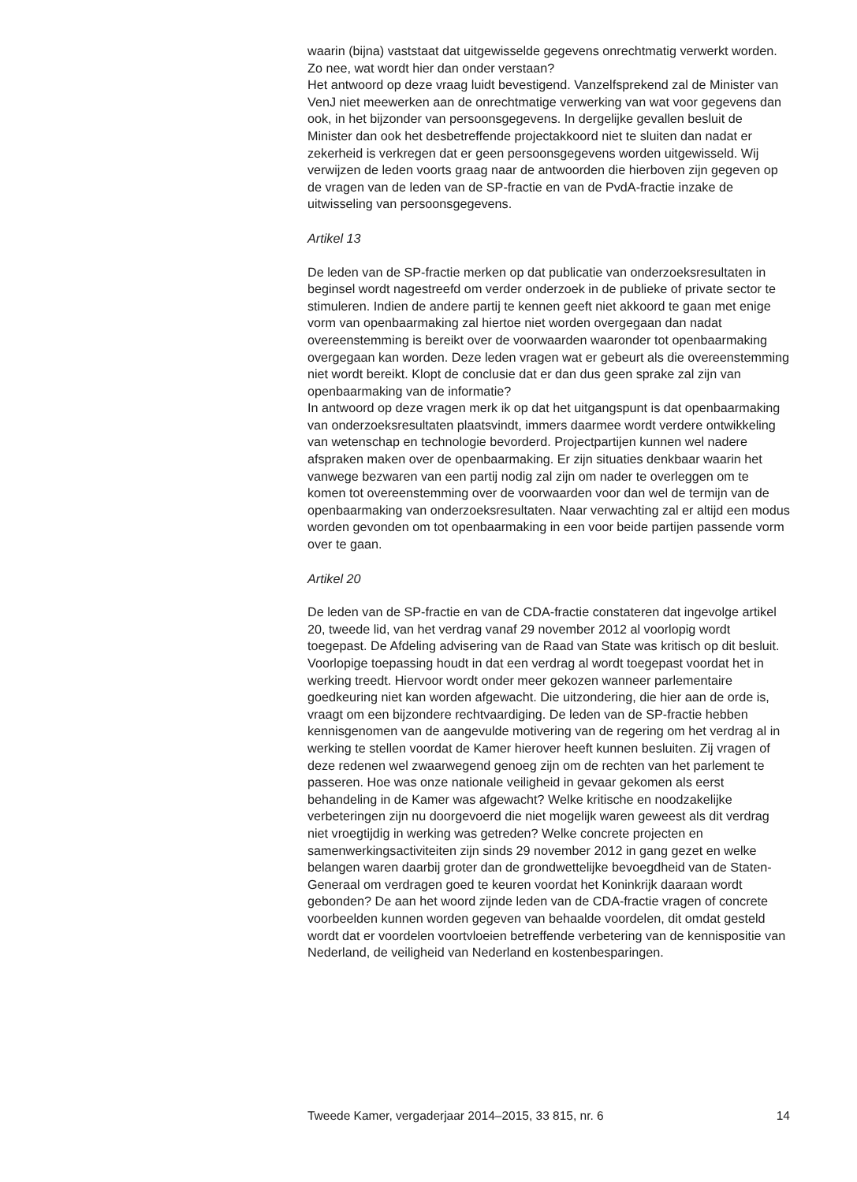waarin (bijna) vaststaat dat uitgewisselde gegevens onrechtmatig verwerkt worden. Zo nee, wat wordt hier dan onder verstaan?
Het antwoord op deze vraag luidt bevestigend. Vanzelfsprekend zal de Minister van VenJ niet meewerken aan de onrechtmatige verwerking van wat voor gegevens dan ook, in het bijzonder van persoonsgegevens. In dergelijke gevallen besluit de Minister dan ook het desbetreffende projectakkoord niet te sluiten dan nadat er zekerheid is verkregen dat er geen persoonsgegevens worden uitgewisseld. Wij verwijzen de leden voorts graag naar de antwoorden die hierboven zijn gegeven op de vragen van de leden van de SP-fractie en van de PvdA-fractie inzake de uitwisseling van persoonsgegevens.
Artikel 13
De leden van de SP-fractie merken op dat publicatie van onderzoeksresultaten in beginsel wordt nagestreefd om verder onderzoek in de publieke of private sector te stimuleren. Indien de andere partij te kennen geeft niet akkoord te gaan met enige vorm van openbaarmaking zal hiertoe niet worden overgegaan dan nadat overeenstemming is bereikt over de voorwaarden waaronder tot openbaarmaking overgegaan kan worden. Deze leden vragen wat er gebeurt als die overeenstemming niet wordt bereikt. Klopt de conclusie dat er dan dus geen sprake zal zijn van openbaarmaking van de informatie?
In antwoord op deze vragen merk ik op dat het uitgangspunt is dat openbaarmaking van onderzoeksresultaten plaatsvindt, immers daarmee wordt verdere ontwikkeling van wetenschap en technologie bevorderd. Projectpartijen kunnen wel nadere afspraken maken over de openbaarmaking. Er zijn situaties denkbaar waarin het vanwege bezwaren van een partij nodig zal zijn om nader te overleggen om te komen tot overeenstemming over de voorwaarden voor dan wel de termijn van de openbaarmaking van onderzoeksresultaten. Naar verwachting zal er altijd een modus worden gevonden om tot openbaarmaking in een voor beide partijen passende vorm over te gaan.
Artikel 20
De leden van de SP-fractie en van de CDA-fractie constateren dat ingevolge artikel 20, tweede lid, van het verdrag vanaf 29 november 2012 al voorlopig wordt toegepast. De Afdeling advisering van de Raad van State was kritisch op dit besluit. Voorlopige toepassing houdt in dat een verdrag al wordt toegepast voordat het in werking treedt. Hiervoor wordt onder meer gekozen wanneer parlementaire goedkeuring niet kan worden afgewacht. Die uitzondering, die hier aan de orde is, vraagt om een bijzondere rechtvaardiging. De leden van de SP-fractie hebben kennisgenomen van de aangevulde motivering van de regering om het verdrag al in werking te stellen voordat de Kamer hierover heeft kunnen besluiten. Zij vragen of deze redenen wel zwaarwegend genoeg zijn om de rechten van het parlement te passeren. Hoe was onze nationale veiligheid in gevaar gekomen als eerst behandeling in de Kamer was afgewacht? Welke kritische en noodzakelijke verbeteringen zijn nu doorgevoerd die niet mogelijk waren geweest als dit verdrag niet vroegtijdig in werking was getreden? Welke concrete projecten en samenwerkingsactiviteiten zijn sinds 29 november 2012 in gang gezet en welke belangen waren daarbij groter dan de grondwettelijke bevoegdheid van de Staten-Generaal om verdragen goed te keuren voordat het Koninkrijk daaraan wordt gebonden? De aan het woord zijnde leden van de CDA-fractie vragen of concrete voorbeelden kunnen worden gegeven van behaalde voordelen, dit omdat gesteld wordt dat er voordelen voortvloeien betreffende verbetering van de kennispositie van Nederland, de veiligheid van Nederland en kostenbesparingen.
Tweede Kamer, vergaderjaar 2014–2015, 33 815, nr. 6 14